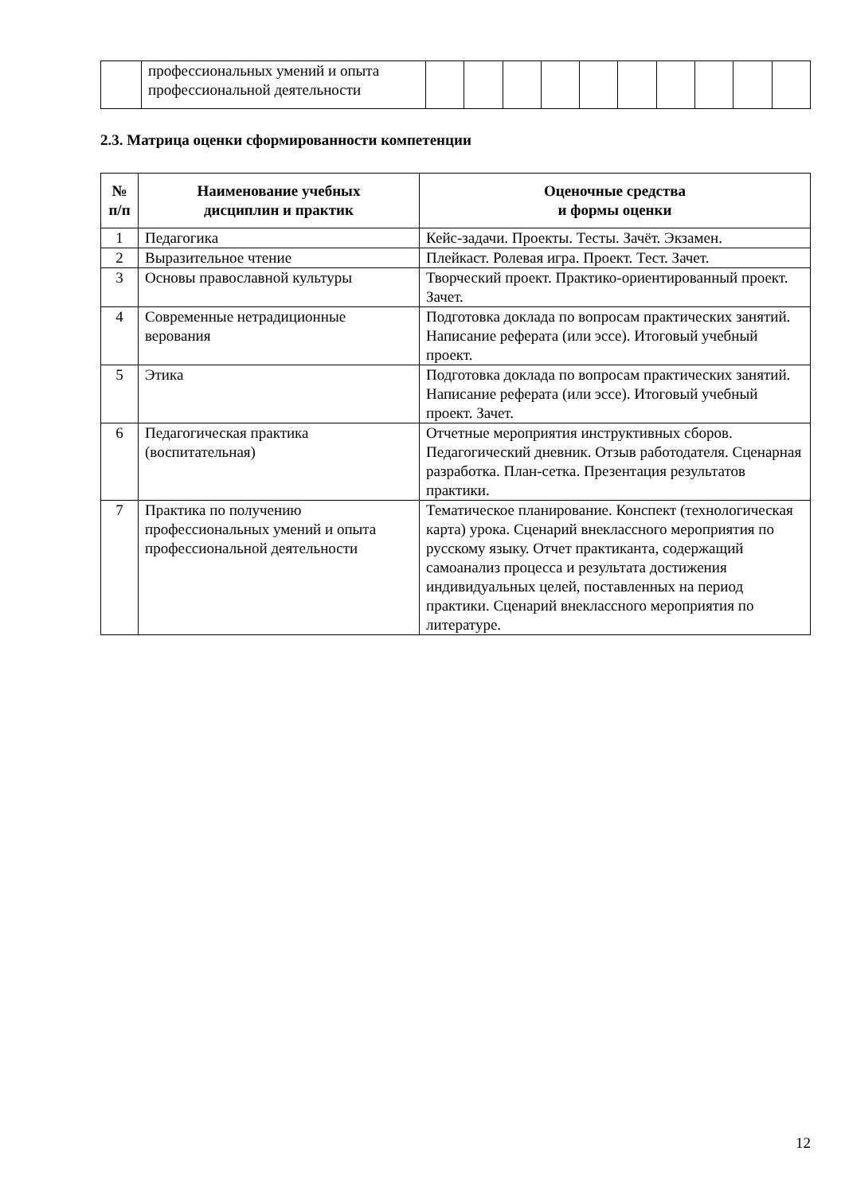| | профессиональных умений и опыта профессиональной деятельности | | | | | | | | | | |
2.3. Матрица оценки сформированности компетенции
| № п/п | Наименование учебных дисциплин и практик | Оценочные средства и формы оценки |
| --- | --- | --- |
| 1 | Педагогика | Кейс-задачи. Проекты. Тесты. Зачёт. Экзамен. |
| 2 | Выразительное чтение | Плейкаст. Ролевая игра. Проект. Тест. Зачет. |
| 3 | Основы православной культуры | Творческий проект. Практико-ориентированный проект. Зачет. |
| 4 | Современные нетрадиционные верования | Подготовка доклада по вопросам практических занятий. Написание реферата (или эссе). Итоговый учебный проект. |
| 5 | Этика | Подготовка доклада по вопросам практических занятий. Написание реферата (или эссе). Итоговый учебный проект. Зачет. |
| 6 | Педагогическая практика (воспитательная) | Отчетные мероприятия инструктивных сборов. Педагогический дневник. Отзыв работодателя. Сценарная разработка. План-сетка. Презентация результатов практики. |
| 7 | Практика по получению профессиональных умений и опыта профессиональной деятельности | Тематическое планирование. Конспект (технологическая карта) урока. Сценарий внеклассного мероприятия по русскому языку. Отчет практиканта, содержащий самоанализ процесса и результата достижения индивидуальных целей, поставленных на период практики. Сценарий внеклассного мероприятия по литературе. |
12